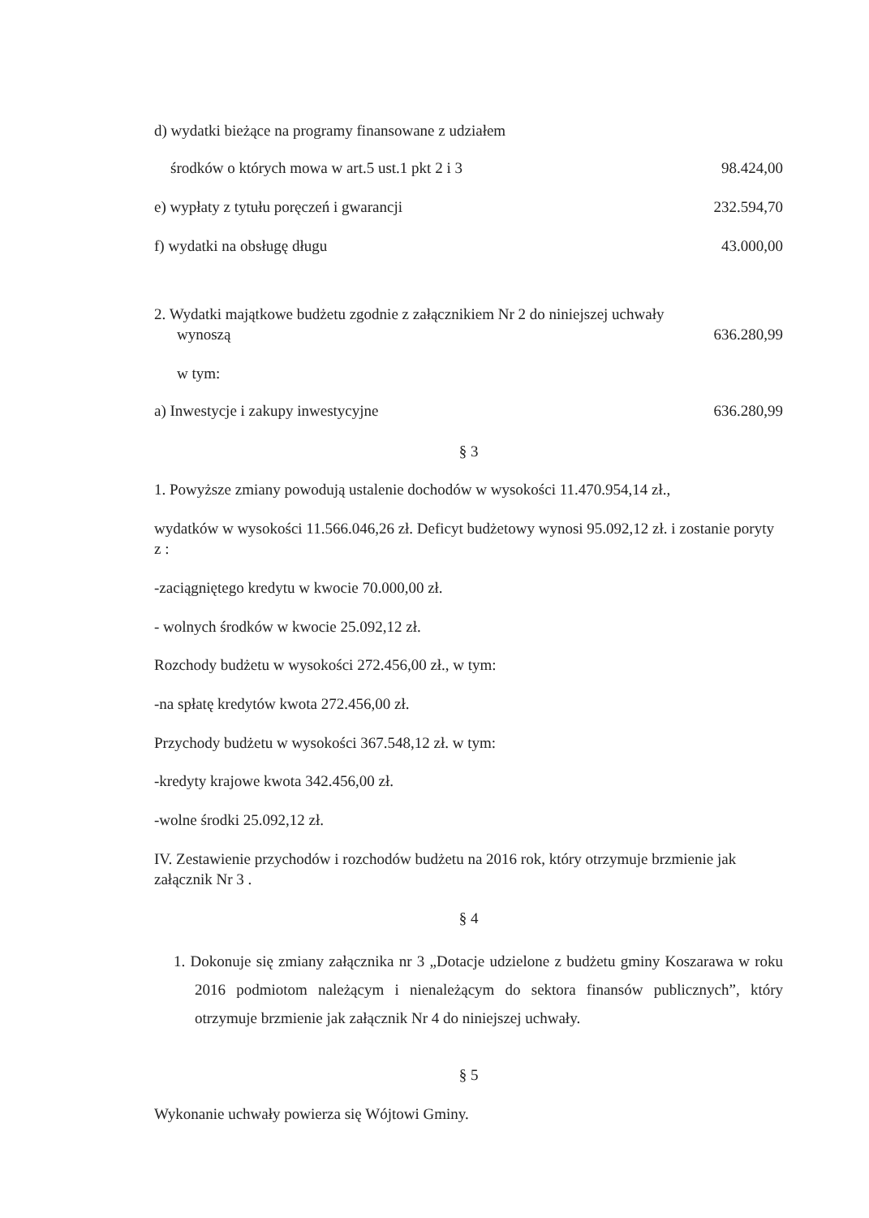d) wydatki bieżące na programy finansowane z udziałem
środków o których mowa w art.5 ust.1 pkt 2 i 3 98.424,00
e) wypłaty z tytułu poręczeń i gwarancji 232.594,70
f) wydatki na obsługę długu 43.000,00
2. Wydatki majątkowe budżetu zgodnie z załącznikiem Nr 2 do niniejszej uchwały
wynoszą 636.280,99
w tym:
a) Inwestycje i zakupy inwestycyjne 636.280,99
§ 3
1. Powyższe zmiany powodują ustalenie dochodów w wysokości 11.470.954,14 zł.,
wydatków w wysokości 11.566.046,26 zł. Deficyt budżetowy wynosi 95.092,12 zł. i zostanie poryty z :
-zaciągniętego kredytu w kwocie 70.000,00 zł.
- wolnych środków w kwocie 25.092,12 zł.
Rozchody budżetu w wysokości 272.456,00 zł., w tym:
-na spłatę kredytów kwota 272.456,00 zł.
Przychody budżetu w wysokości 367.548,12 zł. w tym:
-kredyty krajowe kwota 342.456,00 zł.
-wolne środki 25.092,12 zł.
IV. Zestawienie przychodów i rozchodów budżetu na 2016 rok, który otrzymuje brzmienie jak załącznik Nr 3 .
§ 4
1. Dokonuje się zmiany załącznika nr 3 „Dotacje udzielone z budżetu gminy Koszarawa w roku 2016 podmiotom należącym i nienależącym do sektora finansów publicznych”, który otrzymuje brzmienie jak załącznik Nr 4 do niniejszej uchwały.
§ 5
Wykonanie uchwały powierza się Wójtowi Gminy.